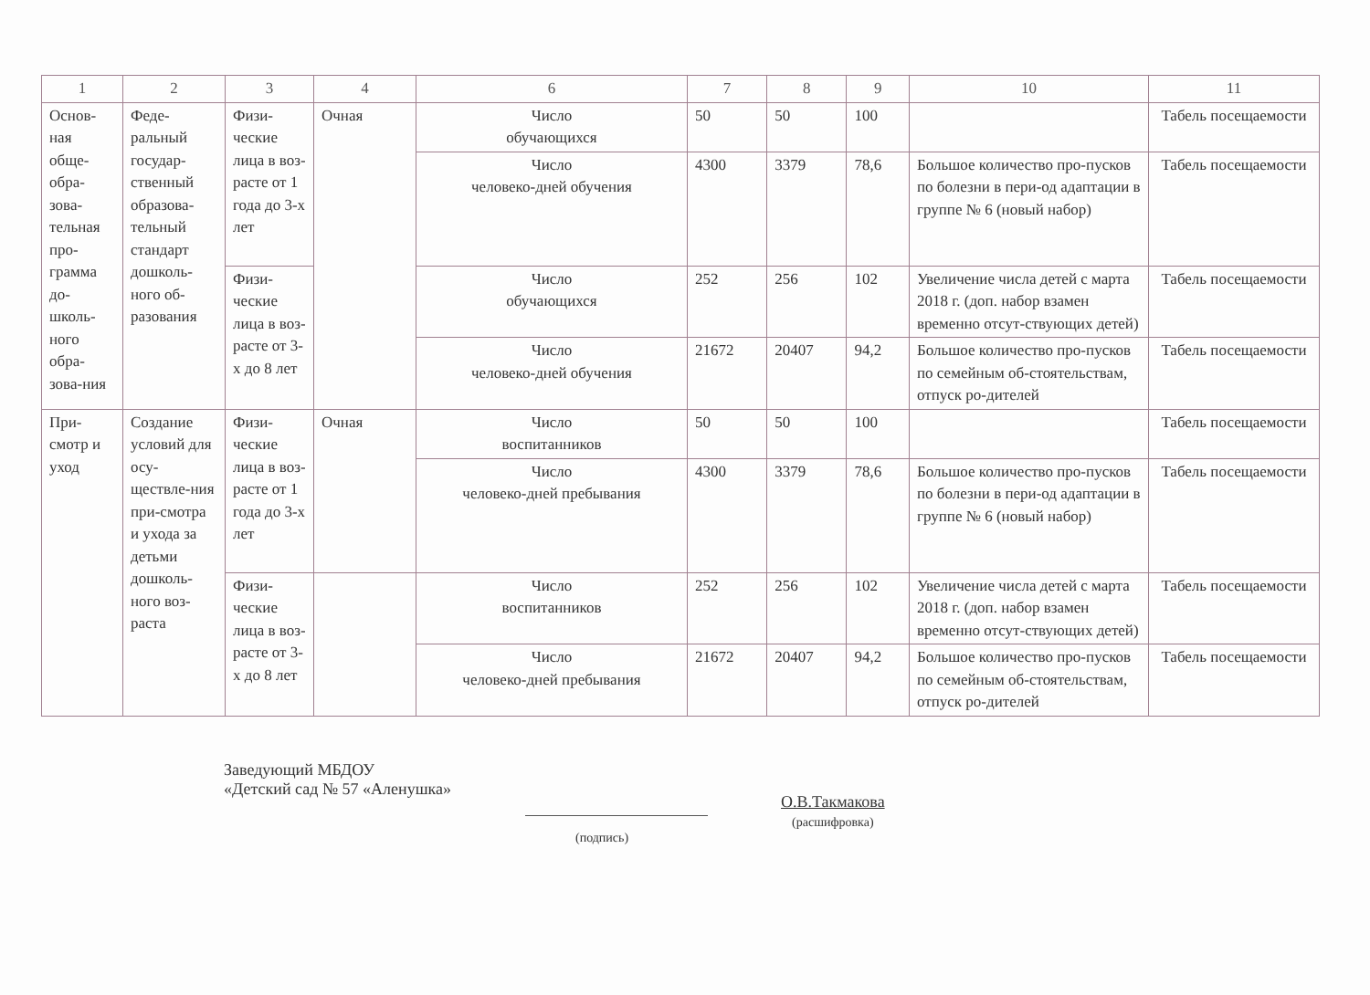| 1 | 2 | 3 | 4 | 6 | 7 | 8 | 9 | 10 | 11 |
| --- | --- | --- | --- | --- | --- | --- | --- | --- | --- |
| Основ-ная обще-обра-зова-тельная про-грамма до-школь-ного обра-зова-ния | Феде-ральный государ-ственный образова-тельный стандарт дошколь-ного об-разования | Физи-ческие лица в воз-расте от 1 года до 3-х лет | Очная | Число обучающихся | 50 | 50 | 100 | | Табель посещаемости |
| | | | | Число человеко-дней обучения | 4300 | 3379 | 78,6 | Большое количество про-пусков по болезни в пери-од адаптации в группе № 6 (новый набор) | Табель посещаемости |
| | | Физи-ческие лица в воз-расте от 3-х до 8 лет | | Число обучающихся | 252 | 256 | 102 | Увеличение числа детей с марта 2018 г. (доп. набор взамен временно отсут-ствующих детей) | Табель посещаемости |
| | | | | Число человеко-дней обучения | 21672 | 20407 | 94,2 | Большое количество про-пусков по семейным об-стоятельствам, отпуск ро-дителей | Табель посещаемости |
| При-смотр и уход | Создание условий для осу-ществле-ния при-смотра и ухода за детьми дошколь-ного воз-раста | Физи-ческие лица в воз-расте от 1 года до 3-х лет | Очная | Число воспитанников | 50 | 50 | 100 | | Табель посещаемости |
| | | | | Число человеко-дней пребывания | 4300 | 3379 | 78,6 | Большое количество про-пусков по болезни в пери-од адаптации в группе № 6 (новый набор) | Табель посещаемости |
| | | Физи-ческие лица в воз-расте от 3-х до 8 лет | | Число воспитанников | 252 | 256 | 102 | Увеличение числа детей с марта 2018 г. (доп. набор взамен временно отсут-ствующих детей) | Табель посещаемости |
| | | | | Число человеко-дней пребывания | 21672 | 20407 | 94,2 | Большое количество про-пусков по семейным об-стоятельствам, отпуск ро-дителей | Табель посещаемости |
Заведующий МБДОУ
«Детский сад № 57 «Аленушка»
О.В.Такмакова
(расшифровка)
(подпись)